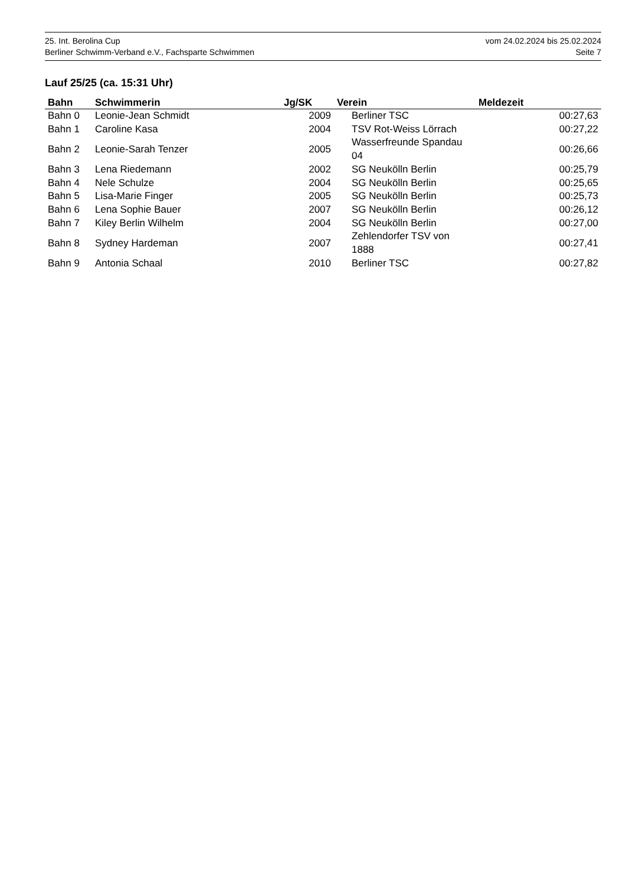25. Int. Berolina Cup vom 24.02.2024 bis 25.02.2024
Berliner Schwimm-Verband e.V., Fachsparte Schwimmen Seite 7
Lauf 25/25 (ca. 15:31 Uhr)
| Bahn | Schwimmerin | Jg/SK | Verein | Meldezeit |
| --- | --- | --- | --- | --- |
| Bahn 0 | Leonie-Jean Schmidt | 2009 | Berliner TSC | 00:27,63 |
| Bahn 1 | Caroline Kasa | 2004 | TSV Rot-Weiss Lörrach | 00:27,22 |
| Bahn 2 | Leonie-Sarah Tenzer | 2005 | Wasserfreunde Spandau 04 | 00:26,66 |
| Bahn 3 | Lena Riedemann | 2002 | SG Neukölln Berlin | 00:25,79 |
| Bahn 4 | Nele Schulze | 2004 | SG Neukölln Berlin | 00:25,65 |
| Bahn 5 | Lisa-Marie Finger | 2005 | SG Neukölln Berlin | 00:25,73 |
| Bahn 6 | Lena Sophie Bauer | 2007 | SG Neukölln Berlin | 00:26,12 |
| Bahn 7 | Kiley Berlin Wilhelm | 2004 | SG Neukölln Berlin | 00:27,00 |
| Bahn 8 | Sydney Hardeman | 2007 | Zehlendorfer TSV von 1888 | 00:27,41 |
| Bahn 9 | Antonia Schaal | 2010 | Berliner TSC | 00:27,82 |